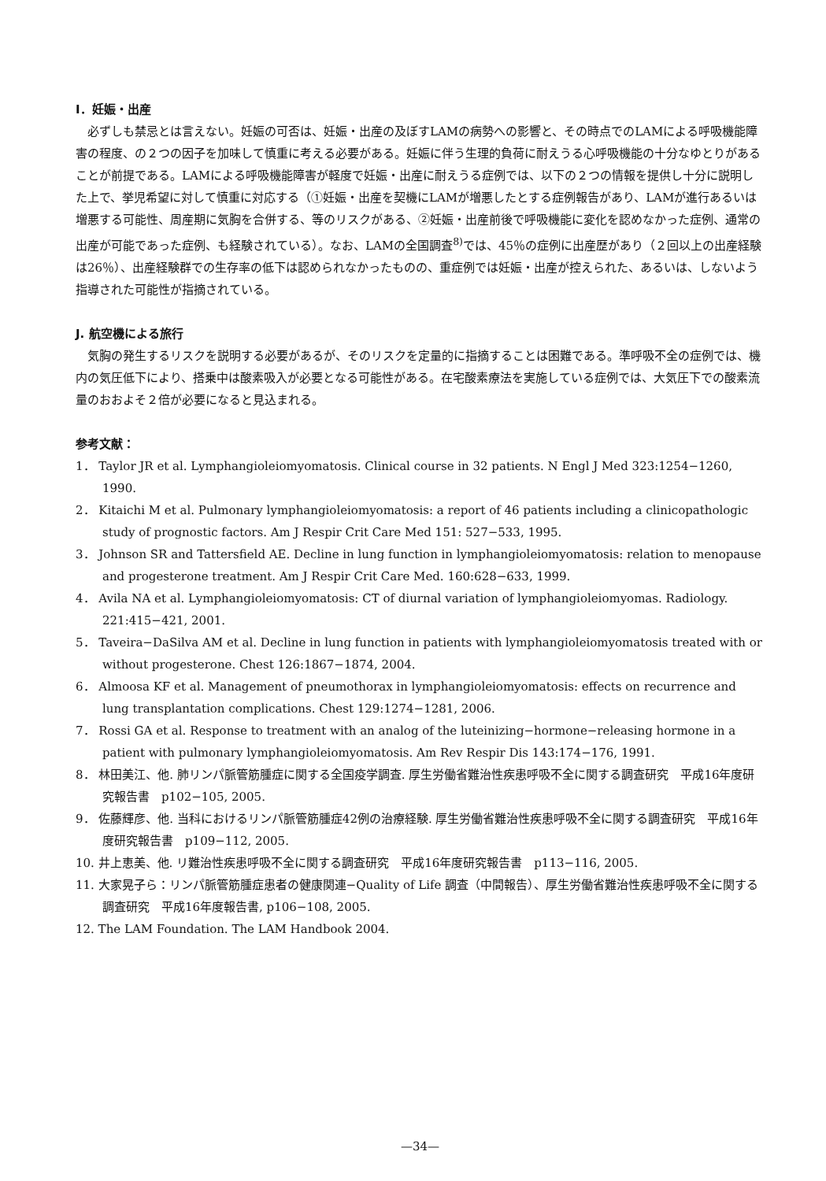I．妊娠・出産
必ずしも禁忌とは言えない。妊娠の可否は、妊娠・出産の及ぼすLAMの病勢への影響と、その時点でのLAMによる呼吸機能障害の程度、の２つの因子を加味して慎重に考える必要がある。妊娠に伴う生理的負荷に耐えうる心呼吸機能の十分なゆとりがあることが前提である。LAMによる呼吸機能障害が軽度で妊娠・出産に耐えうる症例では、以下の２つの情報を提供し十分に説明した上で、挙児希望に対して慎重に対応する（①妊娠・出産を契機にLAMが増悪したとする症例報告があり、LAMが進行あるいは増悪する可能性、周産期に気胸を合併する、等のリスクがある、②妊娠・出産前後で呼吸機能に変化を認めなかった症例、通常の出産が可能であった症例、も経験されている）。なお、LAMの全国調査<sup>8)</sup>では、45％の症例に出産歴があり（２回以上の出産経験は26％）、出産経験群での生存率の低下は認められなかったものの、重症例では妊娠・出産が控えられた、あるいは、しないよう指導された可能性が指摘されている。
J. 航空機による旅行
気胸の発生するリスクを説明する必要があるが、そのリスクを定量的に指摘することは困難である。準呼吸不全の症例では、機内の気圧低下により、搭乗中は酸素吸入が必要となる可能性がある。在宅酸素療法を実施している症例では、大気圧下での酸素流量のおおよそ２倍が必要になると見込まれる。
参考文献：
1． Taylor JR et al. Lymphangioleiomyomatosis. Clinical course in 32 patients. N Engl J Med 323:1254−1260, 1990.
2． Kitaichi M et al. Pulmonary lymphangioleiomyomatosis: a report of 46 patients including a clinicopathologic study of prognostic factors. Am J Respir Crit Care Med 151: 527−533, 1995.
3． Johnson SR and Tattersfield AE. Decline in lung function in lymphangioleiomyomatosis: relation to menopause and progesterone treatment. Am J Respir Crit Care Med. 160:628−633, 1999.
4． Avila NA et al. Lymphangioleiomyomatosis: CT of diurnal variation of lymphangioleiomyomas. Radiology. 221:415−421, 2001.
5． Taveira−DaSilva AM et al. Decline in lung function in patients with lymphangioleiomyomatosis treated with or without progesterone. Chest 126:1867−1874, 2004.
6． Almoosa KF et al. Management of pneumothorax in lymphangioleiomyomatosis: effects on recurrence and lung transplantation complications. Chest 129:1274−1281, 2006.
7． Rossi GA et al. Response to treatment with an analog of the luteinizing−hormone−releasing hormone in a patient with pulmonary lymphangioleiomyomatosis. Am Rev Respir Dis 143:174−176, 1991.
8． 林田美江、他. 肺リンパ脈管筋腫症に関する全国疫学調査. 厚生労働省難治性疾患呼吸不全に関する調査研究　平成16年度研究報告書　p102−105, 2005.
9． 佐藤輝彦、他. 当科におけるリンパ脈管筋腫症42例の治療経験. 厚生労働省難治性疾患呼吸不全に関する調査研究　平成16年度研究報告書　p109−112, 2005.
10. 井上恵美、他. リ難治性疾患呼吸不全に関する調査研究　平成16年度研究報告書　p113−116, 2005.
11. 大家晃子ら：リンパ脈管筋腫症患者の健康関連−Quality of Life 調査（中間報告）、厚生労働省難治性疾患呼吸不全に関する調査研究　平成16年度報告書, p106−108, 2005.
12. The LAM Foundation. The LAM Handbook 2004.
—34—